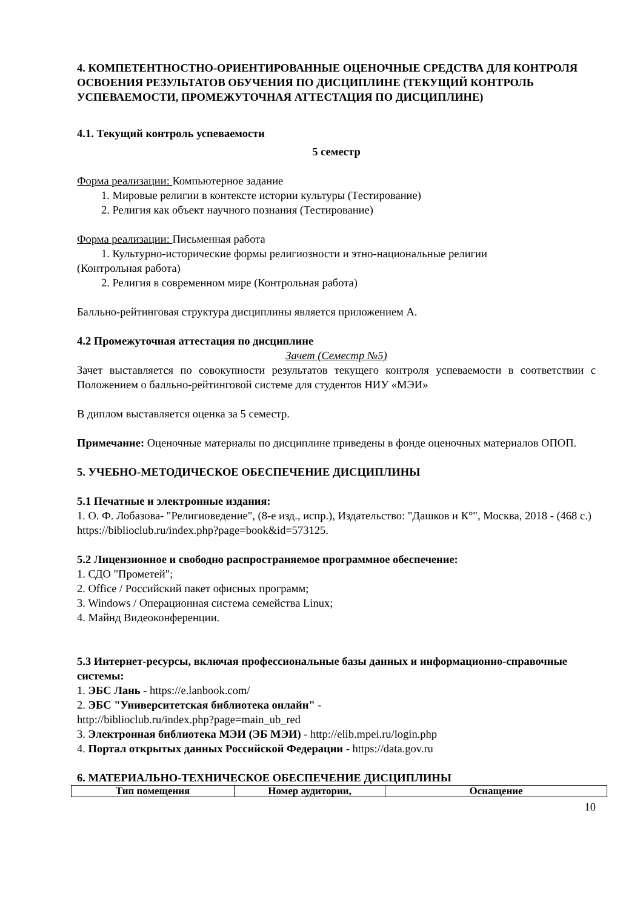4. КОМПЕТЕНТНОСТНО-ОРИЕНТИРОВАННЫЕ ОЦЕНОЧНЫЕ СРЕДСТВА ДЛЯ КОНТРОЛЯ ОСВОЕНИЯ РЕЗУЛЬТАТОВ ОБУЧЕНИЯ ПО ДИСЦИПЛИНЕ (ТЕКУЩИЙ КОНТРОЛЬ УСПЕВАЕМОСТИ, ПРОМЕЖУТОЧНАЯ АТТЕСТАЦИЯ ПО ДИСЦИПЛИНЕ)
4.1. Текущий контроль успеваемости
5 семестр
Форма реализации: Компьютерное задание
1. Мировые религии в контексте истории культуры (Тестирование)
2. Религия как объект научного познания (Тестирование)
Форма реализации: Письменная работа
1. Культурно-исторические формы религиозности и этно-национальные религии
(Контрольная работа)
2. Религия в современном мире (Контрольная работа)
Балльно-рейтинговая структура дисциплины является приложением А.
4.2 Промежуточная аттестация по дисциплине
Зачет (Семестр №5)
Зачет выставляется по совокупности результатов текущего контроля успеваемости в соответствии с Положением о балльно-рейтинговой системе для студентов НИУ «МЭИ»
В диплом выставляется оценка за 5 семестр.
Примечание: Оценочные материалы по дисциплине приведены в фонде оценочных материалов ОПОП.
5. УЧЕБНО-МЕТОДИЧЕСКОЕ ОБЕСПЕЧЕНИЕ ДИСЦИПЛИНЫ
5.1 Печатные и электронные издания:
1. О. Ф. Лобазова- "Религиоведение", (8-е изд., испр.), Издательство: "Дашков и К°", Москва, 2018 - (468 с.)
https://biblioclub.ru/index.php?page=book&id=573125.
5.2 Лицензионное и свободно распространяемое программное обеспечение:
1. СДО "Прометей";
2. Office / Российский пакет офисных программ;
3. Windows / Операционная система семейства Linux;
4. Майнд Видеоконференции.
5.3 Интернет-ресурсы, включая профессиональные базы данных и информационно-справочные системы:
1. ЭБС Лань - https://e.lanbook.com/
2. ЭБС "Университетская библиотека онлайн" -
http://biblioclub.ru/index.php?page=main_ub_red
3. Электронная библиотека МЭИ (ЭБ МЭИ) - http://elib.mpei.ru/login.php
4. Портал открытых данных Российской Федерации - https://data.gov.ru
6. МАТЕРИАЛЬНО-ТЕХНИЧЕСКОЕ ОБЕСПЕЧЕНИЕ ДИСЦИПЛИНЫ
| Тип помещения | Номер аудитории, | Оснащение |
| --- | --- | --- |
10